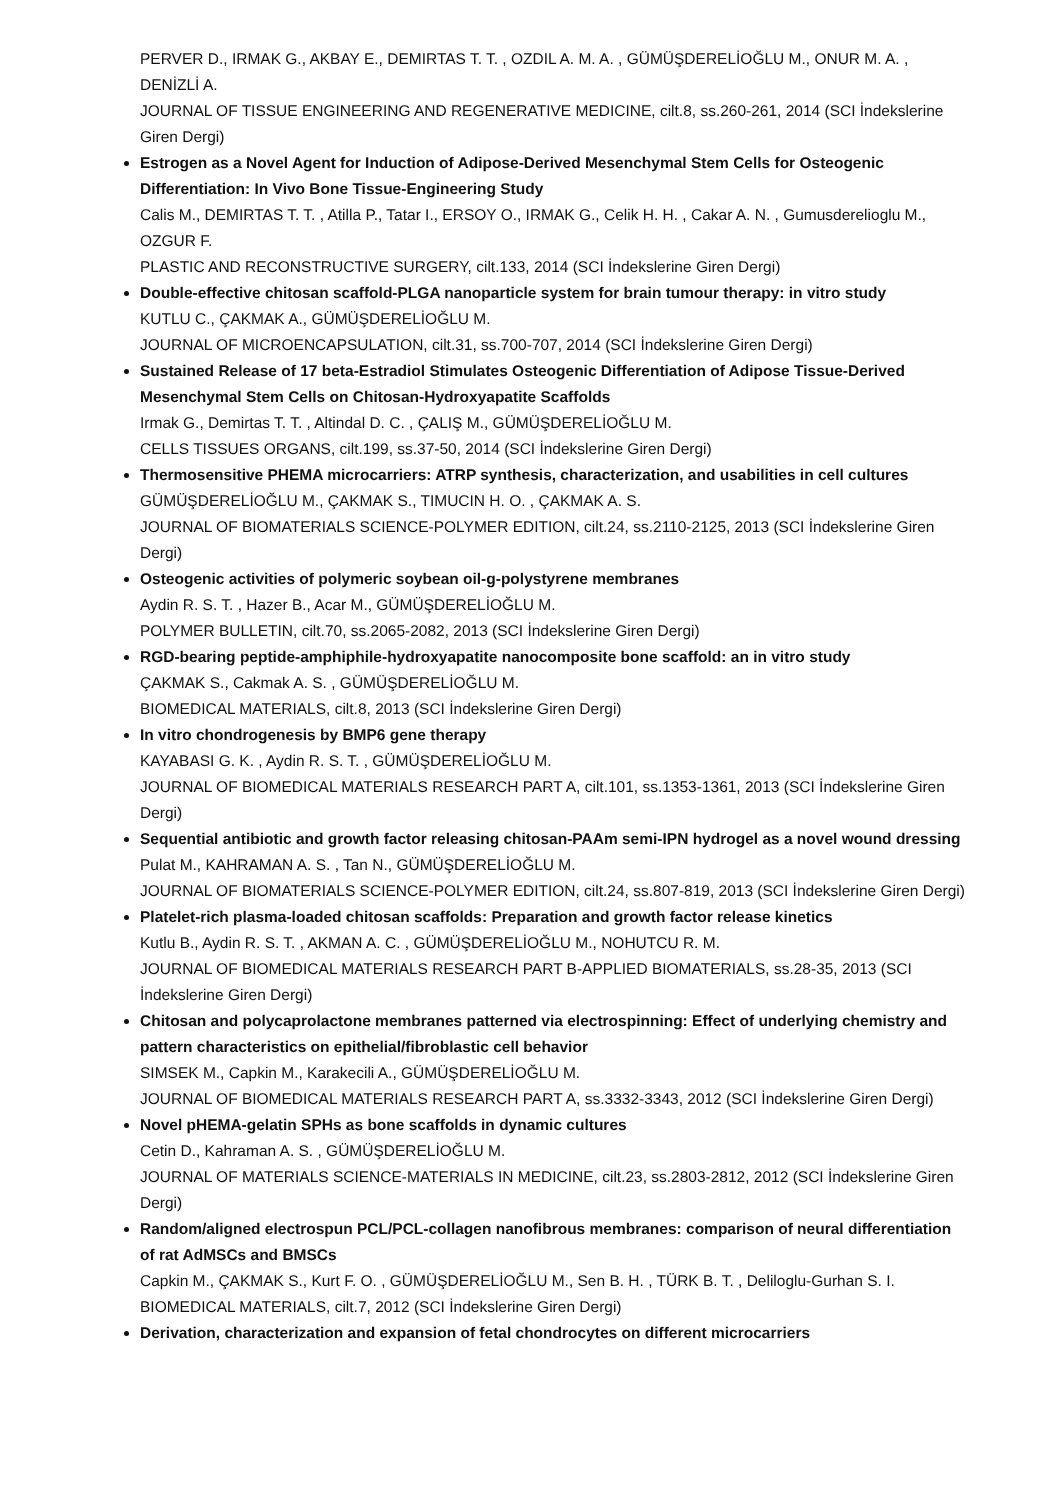PERVER D., IRMAK G., AKBAY E., DEMIRTAS T. T. , OZDIL A. M. A. , GÜMÜŞDERELİOĞLU M., ONUR M. A. , DENİZLİ A.
JOURNAL OF TISSUE ENGINEERING AND REGENERATIVE MEDICINE, cilt.8, ss.260-261, 2014 (SCI İndekslerine Giren Dergi)
Estrogen as a Novel Agent for Induction of Adipose-Derived Mesenchymal Stem Cells for Osteogenic Differentiation: In Vivo Bone Tissue-Engineering Study
Calis M., DEMIRTAS T. T. , Atilla P., Tatar I., ERSOY O., IRMAK G., Celik H. H. , Cakar A. N. , Gumusderelioglu M., OZGUR F.
PLASTIC AND RECONSTRUCTIVE SURGERY, cilt.133, 2014 (SCI İndekslerine Giren Dergi)
Double-effective chitosan scaffold-PLGA nanoparticle system for brain tumour therapy: in vitro study
KUTLU C., ÇAKMAK A., GÜMÜŞDERELİOĞLU M.
JOURNAL OF MICROENCAPSULATION, cilt.31, ss.700-707, 2014 (SCI İndekslerine Giren Dergi)
Sustained Release of 17 beta-Estradiol Stimulates Osteogenic Differentiation of Adipose Tissue-Derived Mesenchymal Stem Cells on Chitosan-Hydroxyapatite Scaffolds
Irmak G., Demirtas T. T. , Altindal D. C. , ÇALIŞ M., GÜMÜŞDERELİOĞLU M.
CELLS TISSUES ORGANS, cilt.199, ss.37-50, 2014 (SCI İndekslerine Giren Dergi)
Thermosensitive PHEMA microcarriers: ATRP synthesis, characterization, and usabilities in cell cultures
GÜMÜŞDERELİOĞLU M., ÇAKMAK S., TIMUCIN H. O. , ÇAKMAK A. S.
JOURNAL OF BIOMATERIALS SCIENCE-POLYMER EDITION, cilt.24, ss.2110-2125, 2013 (SCI İndekslerine Giren Dergi)
Osteogenic activities of polymeric soybean oil-g-polystyrene membranes
Aydin R. S. T. , Hazer B., Acar M., GÜMÜŞDERELİOĞLU M.
POLYMER BULLETIN, cilt.70, ss.2065-2082, 2013 (SCI İndekslerine Giren Dergi)
RGD-bearing peptide-amphiphile-hydroxyapatite nanocomposite bone scaffold: an in vitro study
ÇAKMAK S., Cakmak A. S. , GÜMÜŞDERELİOĞLU M.
BIOMEDICAL MATERIALS, cilt.8, 2013 (SCI İndekslerine Giren Dergi)
In vitro chondrogenesis by BMP6 gene therapy
KAYABASI G. K. , Aydin R. S. T. , GÜMÜŞDERELİOĞLU M.
JOURNAL OF BIOMEDICAL MATERIALS RESEARCH PART A, cilt.101, ss.1353-1361, 2013 (SCI İndekslerine Giren Dergi)
Sequential antibiotic and growth factor releasing chitosan-PAAm semi-IPN hydrogel as a novel wound dressing
Pulat M., KAHRAMAN A. S. , Tan N., GÜMÜŞDERELİOĞLU M.
JOURNAL OF BIOMATERIALS SCIENCE-POLYMER EDITION, cilt.24, ss.807-819, 2013 (SCI İndekslerine Giren Dergi)
Platelet-rich plasma-loaded chitosan scaffolds: Preparation and growth factor release kinetics
Kutlu B., Aydin R. S. T. , AKMAN A. C. , GÜMÜŞDERELİOĞLU M., NOHUTCU R. M.
JOURNAL OF BIOMEDICAL MATERIALS RESEARCH PART B-APPLIED BIOMATERIALS, ss.28-35, 2013 (SCI İndekslerine Giren Dergi)
Chitosan and polycaprolactone membranes patterned via electrospinning: Effect of underlying chemistry and pattern characteristics on epithelial/fibroblastic cell behavior
SIMSEK M., Capkin M., Karakecili A., GÜMÜŞDERELİOĞLU M.
JOURNAL OF BIOMEDICAL MATERIALS RESEARCH PART A, ss.3332-3343, 2012 (SCI İndekslerine Giren Dergi)
Novel pHEMA-gelatin SPHs as bone scaffolds in dynamic cultures
Cetin D., Kahraman A. S. , GÜMÜŞDERELİOĞLU M.
JOURNAL OF MATERIALS SCIENCE-MATERIALS IN MEDICINE, cilt.23, ss.2803-2812, 2012 (SCI İndekslerine Giren Dergi)
Random/aligned electrospun PCL/PCL-collagen nanofibrous membranes: comparison of neural differentiation of rat AdMSCs and BMSCs
Capkin M., ÇAKMAK S., Kurt F. O. , GÜMÜŞDERELİOĞLU M., Sen B. H. , TÜRK B. T. , Deliloglu-Gurhan S. I.
BIOMEDICAL MATERIALS, cilt.7, 2012 (SCI İndekslerine Giren Dergi)
Derivation, characterization and expansion of fetal chondrocytes on different microcarriers